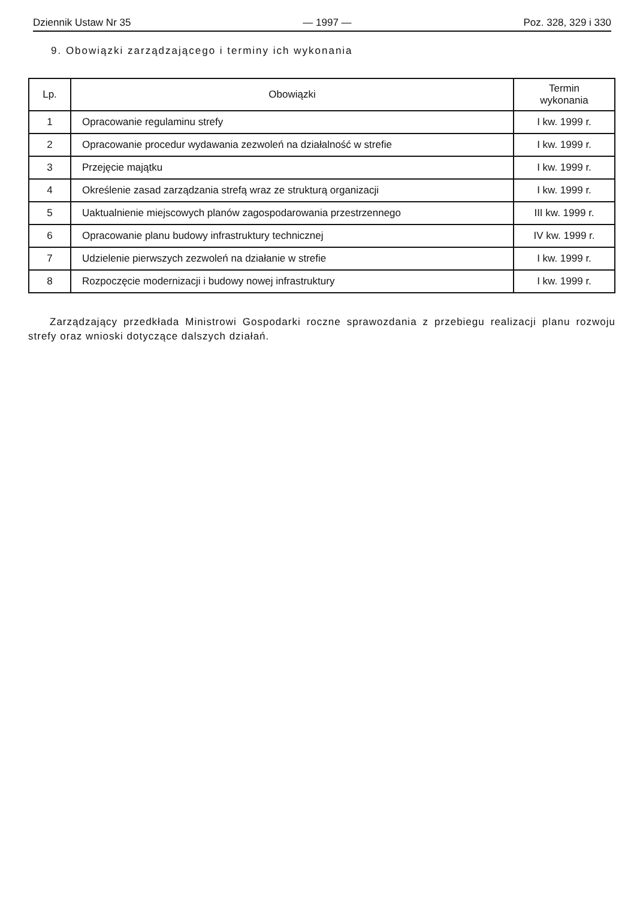Dziennik Ustaw Nr 35 — 1997 — Poz. 328, 329 i 330
9. Obowiązki zarządzającego i terminy ich wykonania
| Lp. | Obowiązki | Termin wykonania |
| --- | --- | --- |
| 1 | Opracowanie regulaminu strefy | I kw. 1999 r. |
| 2 | Opracowanie procedur wydawania zezwoleń na działalność w strefie | I kw. 1999 r. |
| 3 | Przejęcie majątku | I kw. 1999 r. |
| 4 | Określenie zasad zarządzania strefą wraz ze strukturą organizacji | I kw. 1999 r. |
| 5 | Uaktualnienie miejscowych planów zagospodarowania przestrzennego | III kw. 1999 r. |
| 6 | Opracowanie planu budowy infrastruktury technicznej | IV kw. 1999 r. |
| 7 | Udzielenie pierwszych zezwoleń na działanie w strefie | I kw. 1999 r. |
| 8 | Rozpoczęcie modernizacji i budowy nowej infrastruktury | I kw. 1999 r. |
Zarządzający przedkłada Ministrowi Gospodarki roczne sprawozdania z przebiegu realizacji planu rozwoju strefy oraz wnioski dotyczące dalszych działań.